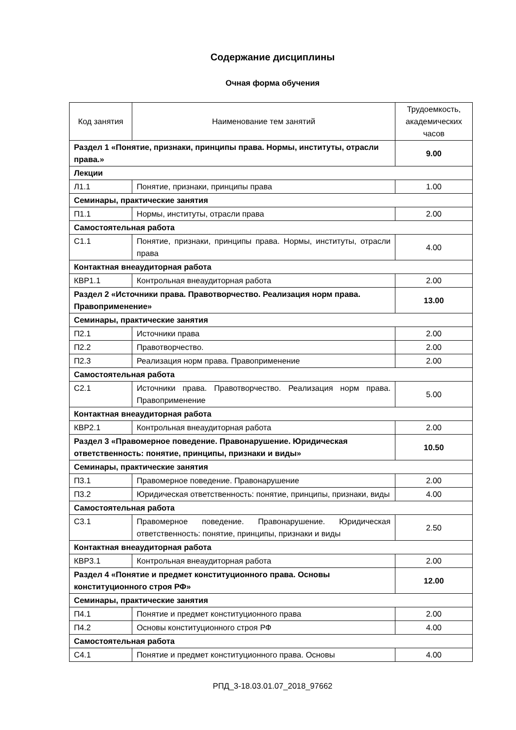Содержание дисциплины
Очная форма обучения
| Код занятия | Наименование тем занятий | Трудоемкость, академических часов |
| --- | --- | --- |
| Раздел 1 «Понятие, признаки, принципы права. Нормы, институты, отрасли права.» | | 9.00 |
| Лекции | | |
| Л1.1 | Понятие, признаки, принципы права | 1.00 |
| Семинары, практические занятия | | |
| П1.1 | Нормы, институты, отрасли права | 2.00 |
| Самостоятельная работа | | |
| С1.1 | Понятие, признаки, принципы права. Нормы, институты, отрасли права | 4.00 |
| Контактная внеаудиторная работа | | |
| КВР1.1 | Контрольная внеаудиторная работа | 2.00 |
| Раздел 2 «Источники права. Правотворчество. Реализация норм права. Правоприменение» | | 13.00 |
| Семинары, практические занятия | | |
| П2.1 | Источники права | 2.00 |
| П2.2 | Правотворчество. | 2.00 |
| П2.3 | Реализация норм права. Правоприменение | 2.00 |
| Самостоятельная работа | | |
| С2.1 | Источники права. Правотворчество. Реализация норм права. Правоприменение | 5.00 |
| Контактная внеаудиторная работа | | |
| КВР2.1 | Контрольная внеаудиторная работа | 2.00 |
| Раздел 3 «Правомерное поведение. Правонарушение. Юридическая ответственность: понятие, принципы, признаки и виды» | | 10.50 |
| Семинары, практические занятия | | |
| П3.1 | Правомерное поведение. Правонарушение | 2.00 |
| П3.2 | Юридическая ответственность: понятие, принципы, признаки, виды | 4.00 |
| Самостоятельная работа | | |
| С3.1 | Правомерное поведение. Правонарушение. Юридическая ответственность: понятие, принципы, признаки и виды | 2.50 |
| Контактная внеаудиторная работа | | |
| КВР3.1 | Контрольная внеаудиторная работа | 2.00 |
| Раздел 4 «Понятие и предмет конституционного права. Основы конституционного строя РФ» | | 12.00 |
| Семинары, практические занятия | | |
| П4.1 | Понятие и предмет конституционного права | 2.00 |
| П4.2 | Основы конституционного строя РФ | 4.00 |
| Самостоятельная работа | | |
| С4.1 | Понятие и предмет конституционного права. Основы | 4.00 |
РПД_3-18.03.01.07_2018_97662